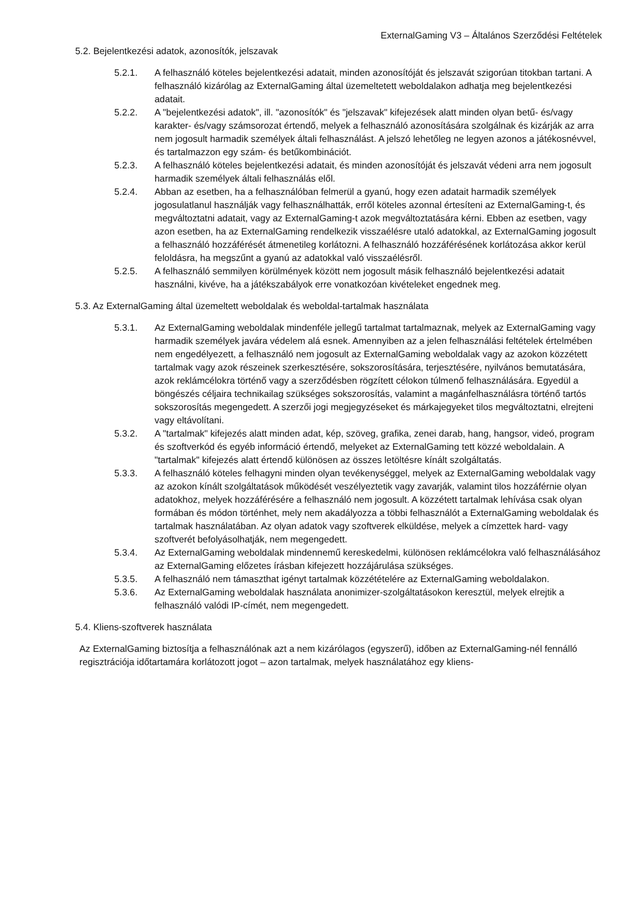ExternalGaming V3 – Általános Szerződési Feltételek
5.2. Bejelentkezési adatok, azonosítók, jelszavak
5.2.1. A felhasználó köteles bejelentkezési adatait, minden azonosítóját és jelszavát szigorúan titokban tartani. A felhasználó kizárólag az ExternalGaming által üzemeltetett weboldalakon adhatja meg bejelentkezési adatait.
5.2.2. A "bejelentkezési adatok", ill. "azonosítók" és "jelszavak" kifejezések alatt minden olyan betű- és/vagy karakter- és/vagy számsorozat értendő, melyek a felhasználó azonosítására szolgálnak és kizárják az arra nem jogosult harmadik személyek általi felhasználást. A jelszó lehetőleg ne legyen azonos a játékosnévvel, és tartalmazzon egy szám- és betűkombinációt.
5.2.3. A felhasználó köteles bejelentkezési adatait, és minden azonosítóját és jelszavát védeni arra nem jogosult harmadik személyek általi felhasználás elől.
5.2.4. Abban az esetben, ha a felhasználóban felmerül a gyanú, hogy ezen adatait harmadik személyek jogosulatlanul használják vagy felhasználhatták, erről köteles azonnal értesíteni az ExternalGaming-t, és megváltoztatni adatait, vagy az ExternalGaming-t azok megváltoztatására kérni. Ebben az esetben, vagy azon esetben, ha az ExternalGaming rendelkezik visszaélésre utaló adatokkal, az ExternalGaming jogosult a felhasználó hozzáférését átmenetileg korlátozni. A felhasználó hozzáférésének korlátozása akkor kerül feloldásra, ha megszűnt a gyanú az adatokkal való visszaélésről.
5.2.5. A felhasználó semmilyen körülmények között nem jogosult másik felhasználó bejelentkezési adatait használni, kivéve, ha a játékszabályok erre vonatkozóan kivételeket engednek meg.
5.3. Az ExternalGaming által üzemeltett weboldalak és weboldal-tartalmak használata
5.3.1. Az ExternalGaming weboldalak mindenféle jellegű tartalmat tartalmaznak, melyek az ExternalGaming vagy harmadik személyek javára védelem alá esnek. Amennyiben az a jelen felhasználási feltételek értelmében nem engedélyezett, a felhasználó nem jogosult az ExternalGaming weboldalak vagy az azokon közzétett tartalmak vagy azok részeinek szerkesztésére, sokszorosítására, terjesztésére, nyilvános bemutatására, azok reklámcélokra történő vagy a szerződésben rögzített célokon túlmenő felhasználására. Egyedül a böngészés céljaira technikailag szükséges sokszorosítás, valamint a magánfelhasználásra történő tartós sokszorosítás megengedett. A szerzői jogi megjegyzéseket és márkajegyeket tilos megváltoztatni, elrejteni vagy eltávolítani.
5.3.2. A "tartalmak" kifejezés alatt minden adat, kép, szöveg, grafika, zenei darab, hang, hangsor, videó, program és szoftverkód és egyéb információ értendő, melyeket az ExternalGaming tett közzé weboldalain. A "tartalmak" kifejezés alatt értendő különösen az összes letöltésre kínált szolgáltatás.
5.3.3. A felhasználó köteles felhagyni minden olyan tevékenységgel, melyek az ExternalGaming weboldalak vagy az azokon kínált szolgáltatások működését veszélyeztetik vagy zavarják, valamint tilos hozzáférnie olyan adatokhoz, melyek hozzáférésére a felhasználó nem jogosult. A közzétett tartalmak lehívása csak olyan formában és módon történhet, mely nem akadályozza a többi felhasználót a ExternalGaming weboldalak és tartalmak használatában. Az olyan adatok vagy szoftverek elküldése, melyek a címzettek hard- vagy szoftverét befolyásolhatják, nem megengedett.
5.3.4. Az ExternalGaming weboldalak mindennemű kereskedelmi, különösen reklámcélokra való felhasználásához az ExternalGaming előzetes írásban kifejezett hozzájárulása szükséges.
5.3.5. A felhasználó nem támaszthat igényt tartalmak közzétételére az ExternalGaming weboldalakon.
5.3.6. Az ExternalGaming weboldalak használata anonimizer-szolgáltatásokon keresztül, melyek elrejtik a felhasználó valódi IP-címét, nem megengedett.
5.4. Kliens-szoftverek használata
Az ExternalGaming biztosítja a felhasználónak azt a nem kizárólagos (egyszerű), időben az ExternalGaming-nél fennálló regisztrációja időtartamára korlátozott jogot – azon tartalmak, melyek használatához egy kliens-